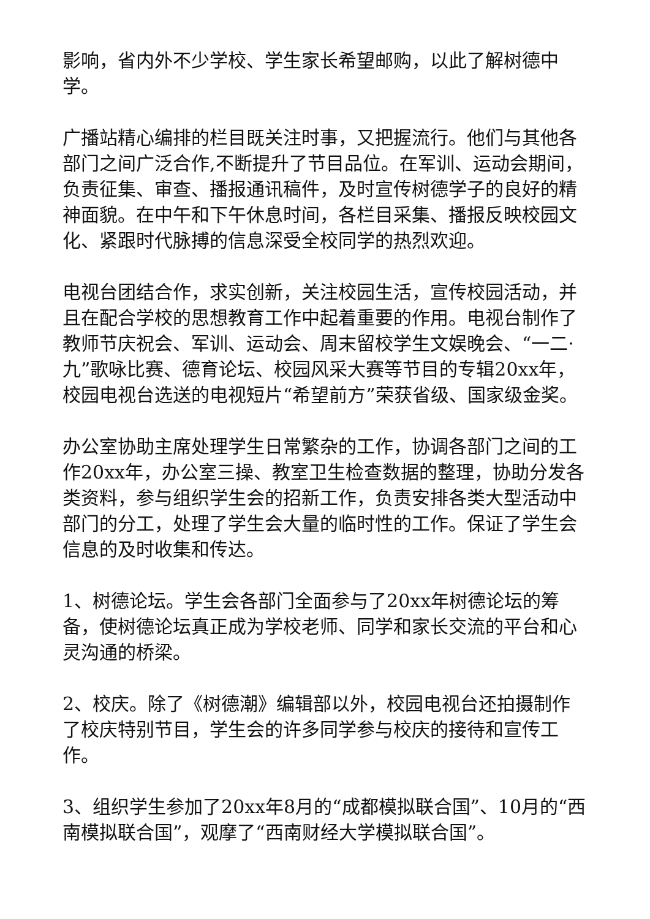影响，省内外不少学校、学生家长希望邮购，以此了解树德中学。
广播站精心编排的栏目既关注时事，又把握流行。他们与其他各部门之间广泛合作,不断提升了节目品位。在军训、运动会期间，负责征集、审查、播报通讯稿件，及时宣传树德学子的良好的精神面貌。在中午和下午休息时间，各栏目采集、播报反映校园文化、紧跟时代脉搏的信息深受全校同学的热烈欢迎。
电视台团结合作，求实创新，关注校园生活，宣传校园活动，并且在配合学校的思想教育工作中起着重要的作用。电视台制作了教师节庆祝会、军训、运动会、周末留校学生文娱晚会、“一二·九”歌咏比赛、德育论坛、校园风采大赛等节目的专辑20xx年，校园电视台选送的电视短片“希望前方”荣获省级、国家级金奖。
办公室协助主席处理学生日常繁杂的工作，协调各部门之间的工作20xx年，办公室三操、教室卫生检查数据的整理，协助分发各类资料，参与组织学生会的招新工作，负责安排各类大型活动中部门的分工，处理了学生会大量的临时性的工作。保证了学生会信息的及时收集和传达。
1、树德论坛。学生会各部门全面参与了20xx年树德论坛的筹备，使树德论坛真正成为学校老师、同学和家长交流的平台和心灵沟通的桥梁。
2、校庆。除了《树德潮》编辑部以外，校园电视台还拍摄制作了校庆特别节目，学生会的许多同学参与校庆的接待和宣传工作。
3、组织学生参加了20xx年8月的“成都模拟联合国”、10月的“西南模拟联合国”，观摩了“西南财经大学模拟联合国”。